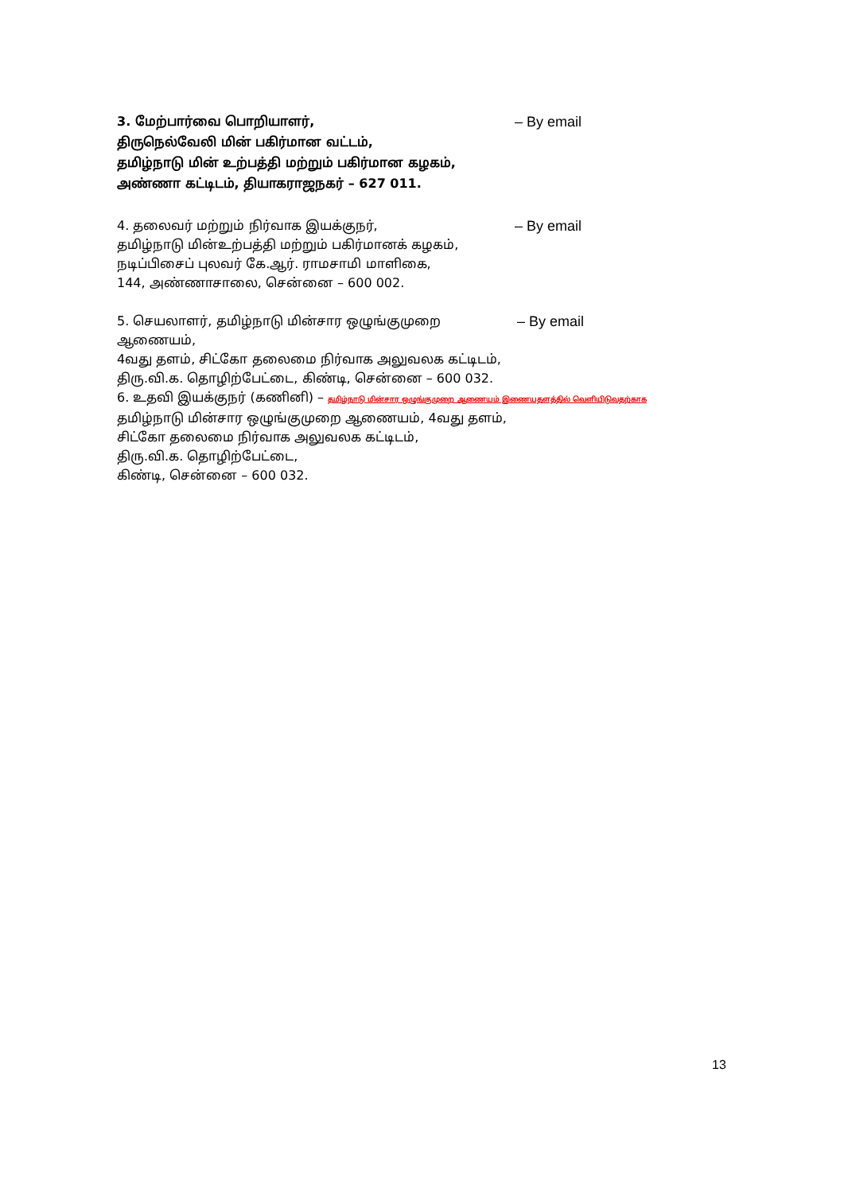3. மேற்பார்வை பொறியாளர், – By email
திருநெல்வேலி மின் பகிர்மான வட்டம்,
தமிழ்நாடு மின் உற்பத்தி மற்றும் பகிர்மான கழகம்,
அண்ணா கட்டிடம், தியாகராஜநகர் – 627 011.
4. தலைவர் மற்றும் நிர்வாக இயக்குநர், – By email
தமிழ்நாடு மின்உற்பத்தி மற்றும் பகிர்மானக் கழகம்,
நடிப்பிசைப் புலவர் கே.ஆர். ராமசாமி மாளிகை,
144, அண்ணாசாலை, சென்னை – 600 002.
5. செயலாளர், தமிழ்நாடு மின்சார ஒழுங்குமுறை ஆணையம், – By email
4வது தளம், சிட்கோ தலைமை நிர்வாக அலுவலக கட்டிடம்,
திரு.வி.க. தொழிற்பேட்டை, கிண்டி, சென்னை – 600 032.
6. உதவி இயக்குநர் (கணினி) – தமிழ்நாடு மின்சார ஒழுங்குமுறை ஆணையம் இணையதளத்தில் வெளியிடுவதற்காக
தமிழ்நாடு மின்சார ஒழுங்குமுறை ஆணையம், 4வது தளம்,
சிட்கோ தலைமை நிர்வாக அலுவலக கட்டிடம்,
திரு.வி.க. தொழிற்பேட்டை,
கிண்டி, சென்னை – 600 032.
13